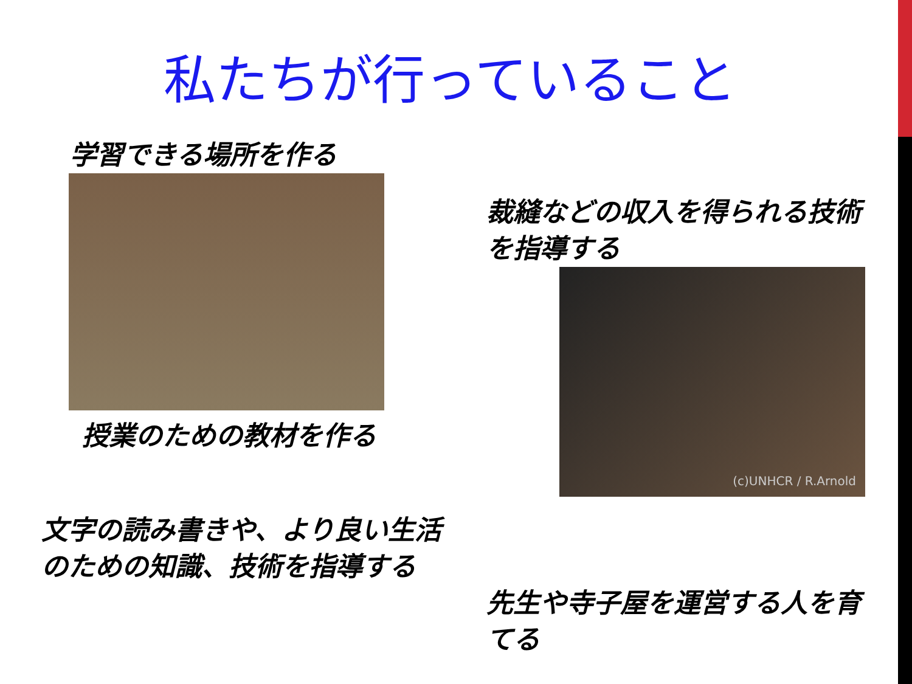私たちが行っていること
学習できる場所を作る
授業のための教材を作る
文字の読み書きや、より良い生活のための知識、技術を指導する
裁縫などの収入を得られる技術を指導する
(c)UNHCR / R.Arnold
先生や寺子屋を運営する人を育てる